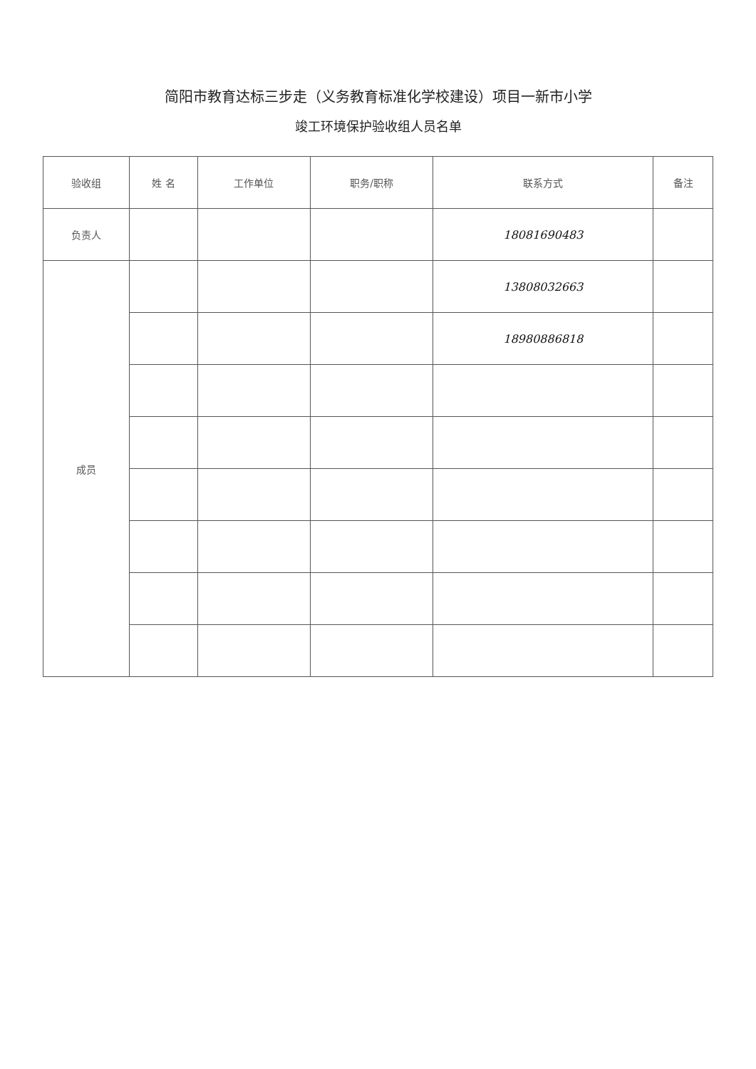简阳市教育达标三步走（义务教育标准化学校建设）项目一新市小学
竣工环境保护验收组人员名单
| 验收组 | 姓 名 | 工作单位 | 职务/职称 | 联系方式 | 备注 |
| --- | --- | --- | --- | --- | --- |
| 负责人 | | | | 18081690483 | |
| 成员 | | | | 13808032663 | |
| | | | | 18980886818 | |